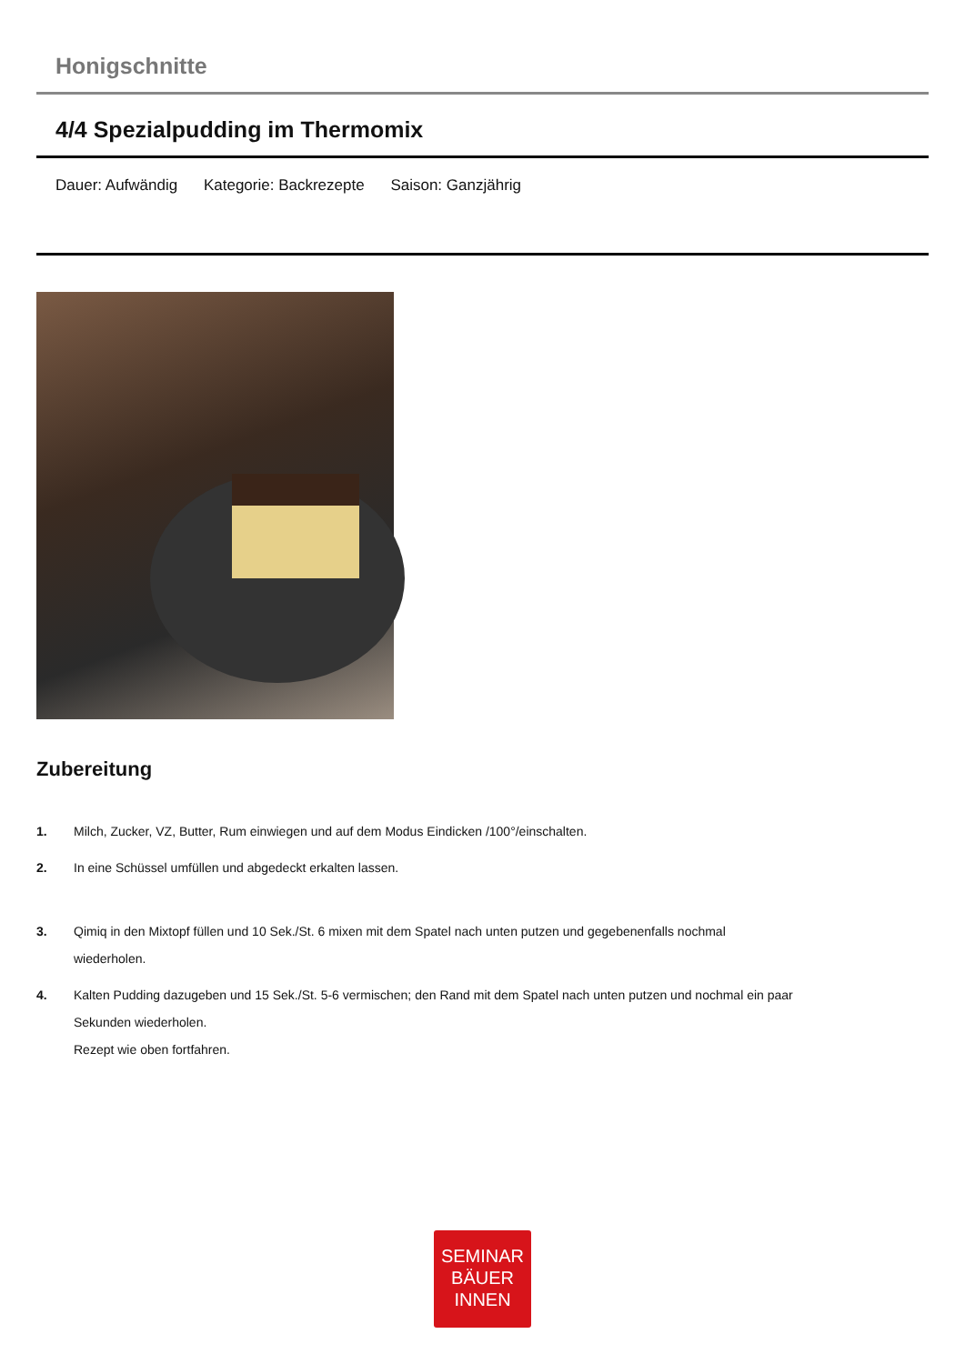Honigschnitte
4/4 Spezialpudding im Thermomix
Dauer: Aufwändig Kategorie: Backrezepte Saison: Ganzjährig
Zubereitung
1. Milch, Zucker, VZ, Butter, Rum einwiegen und auf dem Modus Eindicken /100°/einschalten.
2. In eine Schüssel umfüllen und abgedeckt erkalten lassen.
3. Qimiq in den Mixtopf füllen und 10 Sek./St. 6 mixen mit dem Spatel nach unten putzen und gegebenenfalls nochmal wiederholen.
4. Kalten Pudding dazugeben und 15 Sek./St. 5-6 vermischen; den Rand mit dem Spatel nach unten putzen und nochmal ein paar Sekunden wiederholen.
Rezept wie oben fortfahren.
SEMINAR
BÄUER
INNEN